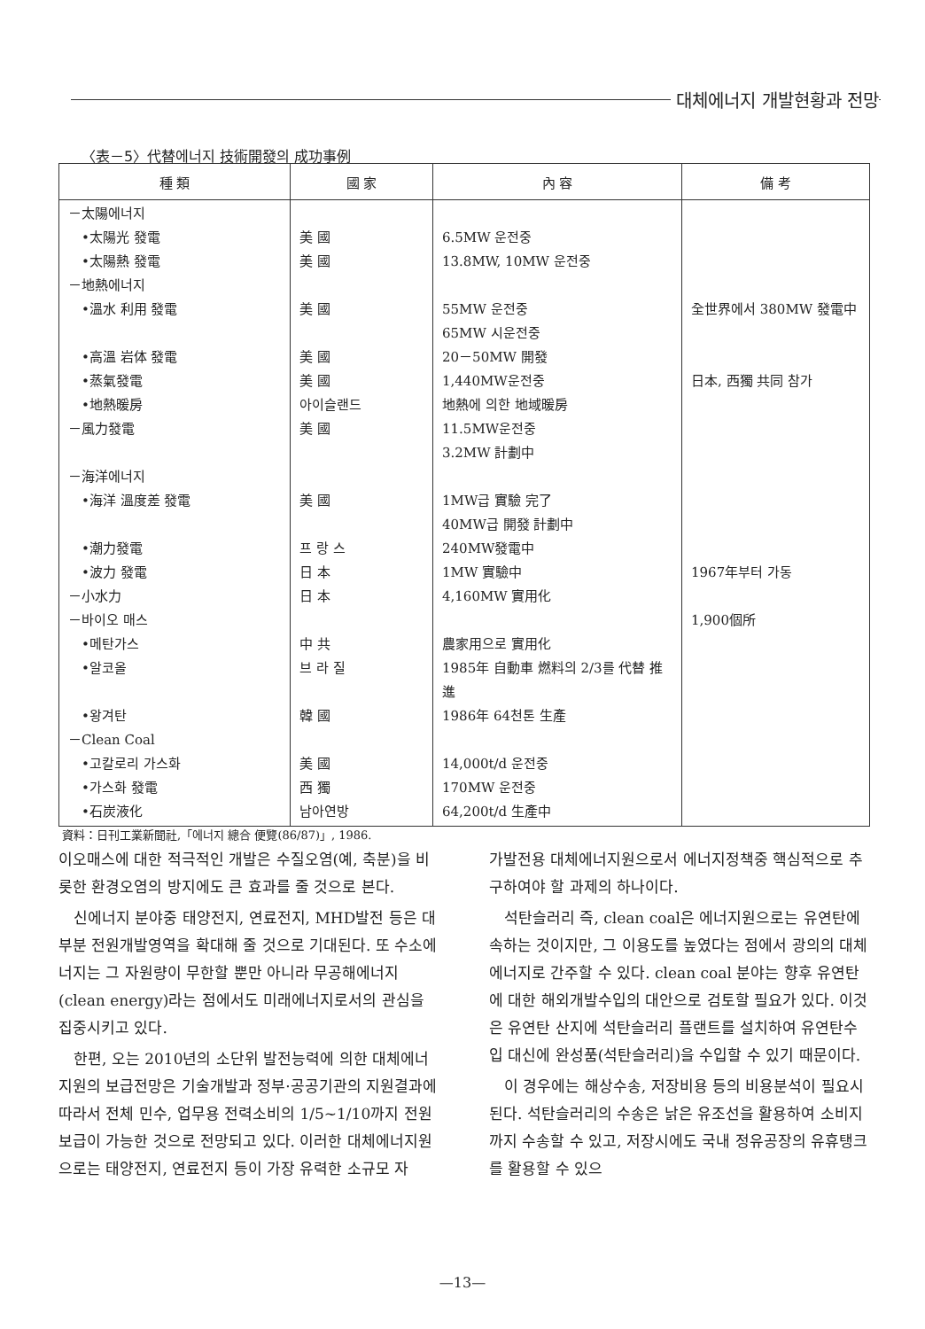대체에너지 개발현황과 전망
〈表－5〉代替에너지 技術開發의 成功事例
| 種 類 | 國 家 | 內 容 | 備 考 |
| --- | --- | --- | --- |
| －太陽에너지 •太陽光 發電 •太陽熱 發電 －地熱에너지 •溫水 利用 發電 •高溫 岩体 發電 •蒸氣發電 •地熱暖房 －風力發電 －海洋에너지 •海洋 溫度差 發電 •潮力發電 •波力 發電 －小水力 －바이오 매스 •메탄가스 •알코올 •왕겨탄 －Clean Coal •고칼로리 가스화 •가스화 發電 •石炭液化 | 美 國 美 國 美 國 美 國 美 國 아이슬랜드 美 國 美 國 프 랑 스 日 本 日 本 中 共 브 라 질 韓 國 美 國 西 獨 남아연방 | 6.5MW 운전중 13.8MW, 10MW 운전중 55MW 운전중 65MW 시운전중 20－50MW 開發 1,440MW운전중 地熱에 의한 地域暖房 11.5MW운전중 3.2MW 計劃中 1MW급 實驗 完了 40MW급 開發 計劃中 240MW發電中 1MW 實驗中 4,160MW 實用化 農家用으로 實用化 1985年 自動車 燃料의 2/3를 代替 推進 1986年 64천톤 生產 14,000t/d 운전중 170MW 운전중 64,200t/d 生產中 | 全世界에서 380MW 發電中 日本, 西獨 共同 참가 1967年부터 가동 1,900個所 |
資料：日刊工業新聞社,「에너지 總合 便覽(86/87)」, 1986.
이오매스에 대한 적극적인 개발은 수질오염(예, 축분)을 비롯한 환경오염의 방지에도 큰 효과를 줄 것으로 본다.
신에너지 분야중 태양전지, 연료전지, MHD발전 등은 대부분 전원개발영역을 확대해 줄 것으로 기대된다. 또 수소에너지는 그 자원량이 무한할 뿐만 아니라 무공해에너지(clean energy)라는 점에서도 미래에너지로서의 관심을 집중시키고 있다.
한편, 오는 2010년의 소단위 발전능력에 의한 대체에너지원의 보급전망은 기술개발과 정부·공공기관의 지원결과에 따라서 전체 민수, 업무용 전력소비의 1/5~1/10까지 전원보급이 가능한 것으로 전망되고 있다. 이러한 대체에너지원으로는 태양전지, 연료전지 등이 가장 유력한 소규모 자
가발전용 대체에너지원으로서 에너지정책중 핵심적으로 추구하여야 할 과제의 하나이다.
석탄슬러리 즉, clean coal은 에너지원으로는 유연탄에 속하는 것이지만, 그 이용도를 높였다는 점에서 광의의 대체에너지로 간주할 수 있다. clean coal 분야는 향후 유연탄에 대한 해외개발수입의 대안으로 검토할 필요가 있다. 이것은 유연탄 산지에 석탄슬러리 플랜트를 설치하여 유연탄수입 대신에 완성품(석탄슬러리)을 수입할 수 있기 때문이다.
이 경우에는 해상수송, 저장비용 등의 비용분석이 필요시된다. 석탄슬러리의 수송은 낡은 유조선을 활용하여 소비지까지 수송할 수 있고, 저장시에도 국내 정유공장의 유휴탱크를 활용할 수 있으
—13—